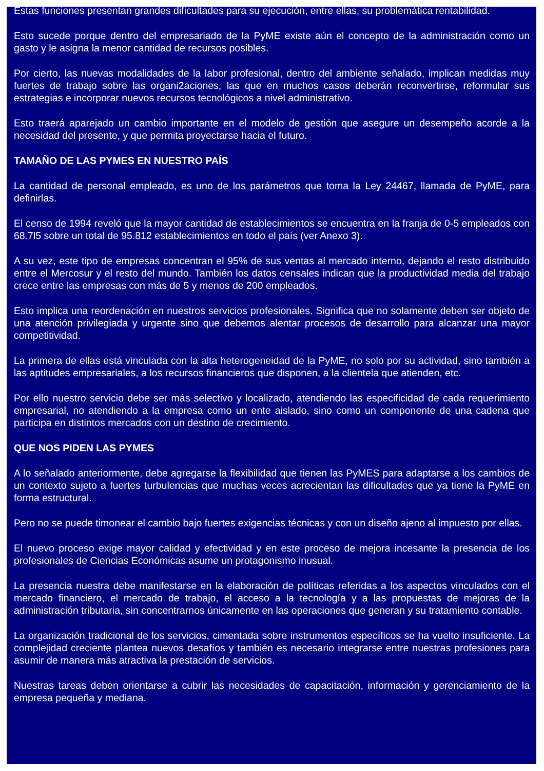Estas funciones presentan grandes dificultades para su ejecución, entre ellas, su problemática rentabilidad.
Esto sucede porque dentro del empresariado de la PyME existe aún el concepto de la administración como un gasto y le asigna la menor cantidad de recursos posibles.
Por cierto, las nuevas modalidades de la labor profesional, dentro del ambiente señalado, implican medidas muy fuertes de trabajo sobre las organi2aciones, las que en muchos casos deberán reconvertirse, reformular sus estrategias e incorporar nuevos recursos tecnológicos a nivel administrativo.
Esto traerá aparejado un cambio importante en el modelo de gestión que asegure un desempeño acorde a la necesidad del presente, y que permita proyectarse hacia el futuro.
TAMAÑO DE LAS PYMES EN NUESTRO PAÍS
La cantidad de personal empleado, es uno de los parámetros que toma la Ley 24467, llamada de PyME, para definirlas.
El censo de 1994 reveló que la mayor cantidad de establecimientos se encuentra en la franja de 0-5 empleados con 68.7l5 sobre un total de 95.812 establecimientos en todo el país (ver Anexo 3).
A su vez, este tipo de empresas concentran el 95% de sus ventas al mercado interno, dejando el resto distribuido entre el Mercosur y el resto del mundo. También los datos censales indican que la productividad media del trabajo crece entre las empresas con más de 5 y menos de 200 empleados.
Esto implica una reordenación en nuestros servicios profesionales. Significa que no solamente deben ser objeto de una atención privilegiada y urgente sino que debemos alentar procesos de desarrollo para alcanzar una mayor competitividad.
La primera de ellas está vinculada con la alta heterogeneidad de la PyME, no solo por su actividad, sino también a las aptitudes empresariales, a los recursos financieros que disponen, a la clientela que atienden, etc.
Por ello nuestro servicio debe ser más selectivo y localizado, atendiendo las especificidad de cada requerimiento empresarial, no atendiendo a la empresa como un ente aislado, sino como un componente de una cadena que participa en distintos mercados con un destino de crecimiento.
QUE NOS PIDEN LAS PYMES
A lo señalado anteriormente, debe agregarse la flexibilidad que tienen las PyMES para adaptarse a los cambios de un contexto sujeto a fuertes turbulencias que muchas veces acrecientan las dificultades que ya tiene la PyME en forma estructural.
Pero no se puede timonear el cambio bajo fuertes exigencias técnicas y con un diseño ajeno al impuesto por ellas.
El nuevo proceso exige mayor calidad y efectividad y en este proceso de mejora incesante la presencia de los profesionales de Ciencias Económicas asume un protagonismo inusual.
La presencia nuestra debe manifestarse en la elaboración de políticas referidas a los aspectos vinculados con el mercado financiero, el mercado de trabajo, el acceso a la tecnología y a las propuestas de mejoras de la administración tributaria, sin concentrarnos únicamente en las operaciones que generan y su tratamiento contable.
La organización tradicional de los servicios, cimentada sobre instrumentos específicos se ha vuelto insuficiente. La complejidad creciente plantea nuevos desafíos y también es necesario integrarse entre nuestras profesiones para asumir de manera más atractiva la prestación de servicios.
Nuestras tareas deben orientarse a cubrir las necesidades de capacitación, información y gerenciamiento de la empresa pequeña y mediana.